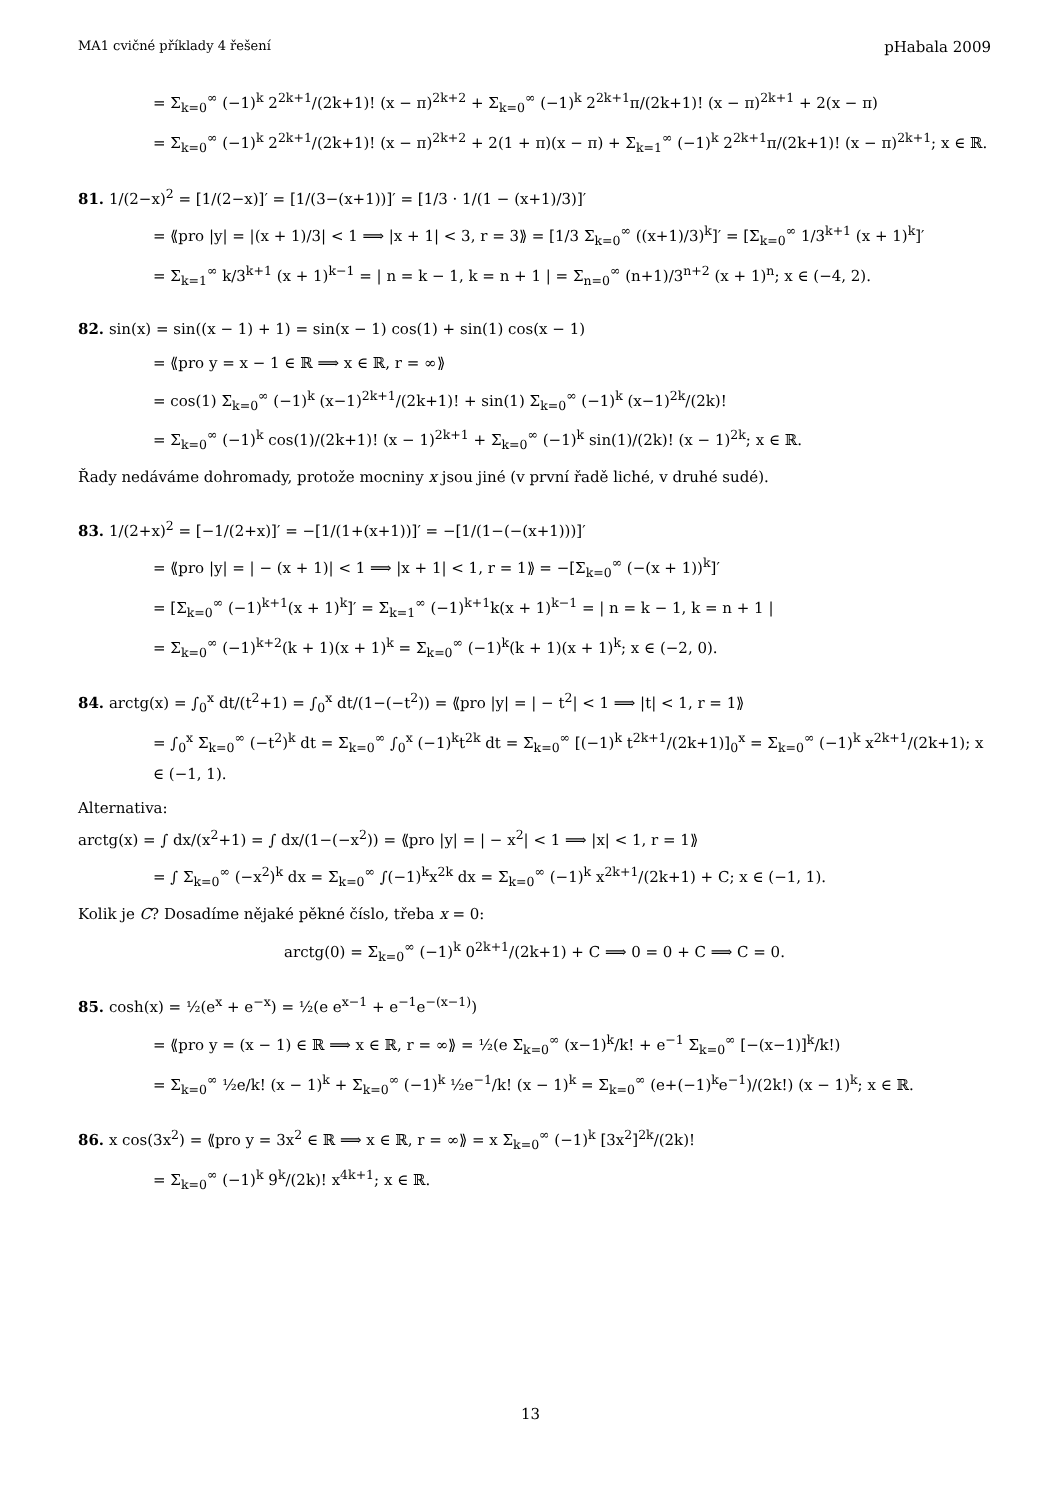MA1 cvičné příklady 4 řešení pHabala 2009
= Σ<sub>k=0</sub><sup>∞</sup> (−1)<sup>k</sup> 2<sup>2k+1</sup>/(2k+1)! (x − π)<sup>2k+2</sup> + Σ<sub>k=0</sub><sup>∞</sup> (−1)<sup>k</sup> 2<sup>2k+1</sup>π/(2k+1)! (x − π)<sup>2k+1</sup> + 2(x − π)
= Σ<sub>k=0</sub><sup>∞</sup> (−1)<sup>k</sup> 2<sup>2k+1</sup>/(2k+1)! (x − π)<sup>2k+2</sup> + 2(1 + π)(x − π) + Σ<sub>k=1</sub><sup>∞</sup> (−1)<sup>k</sup> 2<sup>2k+1</sup>π/(2k+1)! (x − π)<sup>2k+1</sup>; x ∈ ℝ.
81. 1/(2−x)<sup>2</sup> = [1/(2−x)]′ = [1/(3−(x+1))]′ = [1/3 · 1/(1 − (x+1)/3)]′
= ⟪pro |y| = |(x + 1)/3| < 1 ⟹ |x + 1| < 3, r = 3⟫ = [1/3 Σ<sub>k=0</sub><sup>∞</sup> ((x+1)/3)<sup>k</sup>]′ = [Σ<sub>k=0</sub><sup>∞</sup> 1/3<sup>k+1</sup> (x + 1)<sup>k</sup>]′
= Σ<sub>k=1</sub><sup>∞</sup> k/3<sup>k+1</sup> (x + 1)<sup>k−1</sup> = | n = k − 1, k = n + 1 | = Σ<sub>n=0</sub><sup>∞</sup> (n+1)/3<sup>n+2</sup> (x + 1)<sup>n</sup>; x ∈ (−4, 2).
82. sin(x) = sin((x − 1) + 1) = sin(x − 1) cos(1) + sin(1) cos(x − 1)
= ⟪pro y = x − 1 ∈ ℝ ⟹ x ∈ ℝ, r = ∞⟫
= cos(1) Σ<sub>k=0</sub><sup>∞</sup> (−1)<sup>k</sup> (x−1)<sup>2k+1</sup>/(2k+1)! + sin(1) Σ<sub>k=0</sub><sup>∞</sup> (−1)<sup>k</sup> (x−1)<sup>2k</sup>/(2k)!
= Σ<sub>k=0</sub><sup>∞</sup> (−1)<sup>k</sup> cos(1)/(2k+1)! (x − 1)<sup>2k+1</sup> + Σ<sub>k=0</sub><sup>∞</sup> (−1)<sup>k</sup> sin(1)/(2k)! (x − 1)<sup>2k</sup>; x ∈ ℝ.
Řady nedáváme dohromady, protože mocniny x jsou jiné (v první řadě liché, v druhé sudé).
83. 1/(2+x)<sup>2</sup> = [−1/(2+x)]′ = −[1/(1+(x+1))]′ = −[1/(1−(−(x+1)))]′
= ⟪pro |y| = | − (x + 1)| < 1 ⟹ |x + 1| < 1, r = 1⟫ = −[Σ<sub>k=0</sub><sup>∞</sup> (−(x + 1))<sup>k</sup>]′
= [Σ<sub>k=0</sub><sup>∞</sup> (−1)<sup>k+1</sup>(x + 1)<sup>k</sup>]′ = Σ<sub>k=1</sub><sup>∞</sup> (−1)<sup>k+1</sup>k(x + 1)<sup>k−1</sup> = | n = k − 1, k = n + 1 |
= Σ<sub>k=0</sub><sup>∞</sup> (−1)<sup>k+2</sup>(k + 1)(x + 1)<sup>k</sup> = Σ<sub>k=0</sub><sup>∞</sup> (−1)<sup>k</sup>(k + 1)(x + 1)<sup>k</sup>; x ∈ (−2, 0).
84. arctg(x) = ∫<sub>0</sub><sup>x</sup> dt/(t<sup>2</sup>+1) = ∫<sub>0</sub><sup>x</sup> dt/(1−(−t<sup>2</sup>)) = ⟪pro |y| = | − t<sup>2</sup>| < 1 ⟹ |t| < 1, r = 1⟫
= ∫<sub>0</sub><sup>x</sup> Σ<sub>k=0</sub><sup>∞</sup> (−t<sup>2</sup>)<sup>k</sup> dt = Σ<sub>k=0</sub><sup>∞</sup> ∫<sub>0</sub><sup>x</sup> (−1)<sup>k</sup>t<sup>2k</sup> dt = Σ<sub>k=0</sub><sup>∞</sup> [(−1)<sup>k</sup> t<sup>2k+1</sup>/(2k+1)]<sub>0</sub><sup>x</sup> = Σ<sub>k=0</sub><sup>∞</sup> (−1)<sup>k</sup> x<sup>2k+1</sup>/(2k+1); x ∈ (−1, 1).
Alternativa:
arctg(x) = ∫ dx/(x<sup>2</sup>+1) = ∫ dx/(1−(−x<sup>2</sup>)) = ⟪pro |y| = | − x<sup>2</sup>| < 1 ⟹ |x| < 1, r = 1⟫
= ∫ Σ<sub>k=0</sub><sup>∞</sup> (−x<sup>2</sup>)<sup>k</sup> dx = Σ<sub>k=0</sub><sup>∞</sup> ∫(−1)<sup>k</sup>x<sup>2k</sup> dx = Σ<sub>k=0</sub><sup>∞</sup> (−1)<sup>k</sup> x<sup>2k+1</sup>/(2k+1) + C; x ∈ (−1, 1).
Kolik je C? Dosadíme nějaké pěkné číslo, třeba x = 0:
arctg(0) = Σ<sub>k=0</sub><sup>∞</sup> (−1)<sup>k</sup> 0<sup>2k+1</sup>/(2k+1) + C ⟹ 0 = 0 + C ⟹ C = 0.
85. cosh(x) = ½(e<sup>x</sup> + e<sup>−x</sup>) = ½(e e<sup>x−1</sup> + e<sup>−1</sup>e<sup>−(x−1)</sup>)
= ⟪pro y = (x − 1) ∈ ℝ ⟹ x ∈ ℝ, r = ∞⟫ = ½(e Σ<sub>k=0</sub><sup>∞</sup> (x−1)<sup>k</sup>/k! + e<sup>−1</sup> Σ<sub>k=0</sub><sup>∞</sup> [−(x−1)]<sup>k</sup>/k!)
= Σ<sub>k=0</sub><sup>∞</sup> ½e/k! (x − 1)<sup>k</sup> + Σ<sub>k=0</sub><sup>∞</sup> (−1)<sup>k</sup> ½e<sup>−1</sup>/k! (x − 1)<sup>k</sup> = Σ<sub>k=0</sub><sup>∞</sup> (e+(−1)<sup>k</sup>e<sup>−1</sup>)/(2k!) (x − 1)<sup>k</sup>; x ∈ ℝ.
86. x cos(3x<sup>2</sup>) = ⟪pro y = 3x<sup>2</sup> ∈ ℝ ⟹ x ∈ ℝ, r = ∞⟫ = x Σ<sub>k=0</sub><sup>∞</sup> (−1)<sup>k</sup> [3x<sup>2</sup>]<sup>2k</sup>/(2k)!
= Σ<sub>k=0</sub><sup>∞</sup> (−1)<sup>k</sup> 9<sup>k</sup>/(2k)! x<sup>4k+1</sup>; x ∈ ℝ.
13